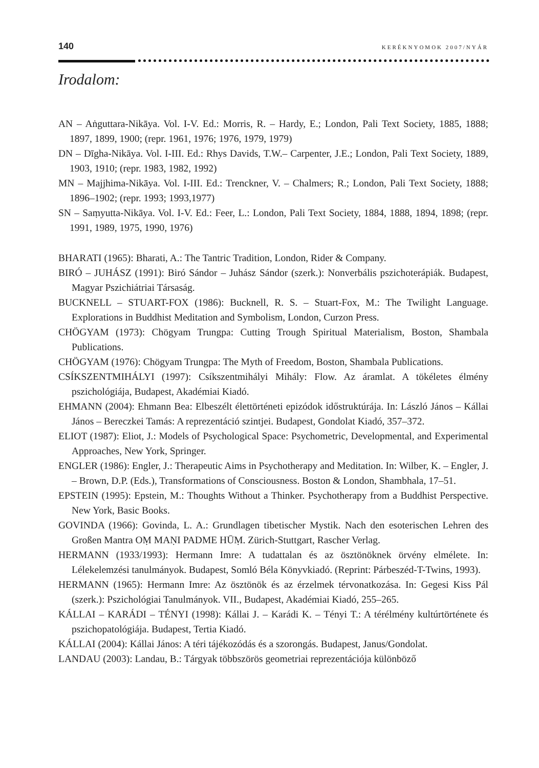140 KERÉKNYOMOK 2007/NYÁR
Irodalom:
AN – Aṅguttara-Nikāya. Vol. I-V. Ed.: Morris, R. – Hardy, E.; London, Pali Text Society, 1885, 1888; 1897, 1899, 1900; (repr. 1961, 1976; 1976, 1979, 1979)
DN – Dīgha-Nikāya. Vol. I-III. Ed.: Rhys Davids, T.W.– Carpenter, J.E.; London, Pali Text Society, 1889, 1903, 1910; (repr. 1983, 1982, 1992)
MN – Majjhima-Nikāya. Vol. I-III. Ed.: Trenckner, V. – Chalmers; R.; London, Pali Text Society, 1888; 1896–1902; (repr. 1993; 1993,1977)
SN – Saṃyutta-Nikāya. Vol. I-V. Ed.: Feer, L.: London, Pali Text Society, 1884, 1888, 1894, 1898; (repr. 1991, 1989, 1975, 1990, 1976)
BHARATI (1965): Bharati, A.: The Tantric Tradition, London, Rider & Company.
BIRÓ – JUHÁSZ (1991): Biró Sándor – Juhász Sándor (szerk.): Nonverbális pszichoterápiák. Budapest, Magyar Pszichiátriai Társaság.
BUCKNELL – STUART-FOX (1986): Bucknell, R. S. – Stuart-Fox, M.: The Twilight Language. Explorations in Buddhist Meditation and Symbolism, London, Curzon Press.
CHÖGYAM (1973): Chögyam Trungpa: Cutting Trough Spiritual Materialism, Boston, Shambala Publications.
CHÖGYAM (1976): Chögyam Trungpa: The Myth of Freedom, Boston, Shambala Publications.
CSÍKSZENTMIHÁLYI (1997): Csíkszentmihályi Mihály: Flow. Az áramlat. A tökéletes élmény pszichológiája, Budapest, Akadémiai Kiadó.
EHMANN (2004): Ehmann Bea: Elbeszélt élettörténeti epizódok időstruktúrája. In: László János – Kállai János – Bereczkei Tamás: A reprezentáció szintjei. Budapest, Gondolat Kiadó, 357–372.
ELIOT (1987): Eliot, J.: Models of Psychological Space: Psychometric, Developmental, and Experimental Approaches, New York, Springer.
ENGLER (1986): Engler, J.: Therapeutic Aims in Psychotherapy and Meditation. In: Wilber, K. – Engler, J. – Brown, D.P. (Eds.), Transformations of Consciousness. Boston & London, Shambhala, 17–51.
EPSTEIN (1995): Epstein, M.: Thoughts Without a Thinker. Psychotherapy from a Buddhist Perspective. New York, Basic Books.
GOVINDA (1966): Govinda, L. A.: Grundlagen tibetischer Mystik. Nach den esoterischen Lehren des Großen Mantra OṂ MAṆI PADME HŪṂ. Zürich-Stuttgart, Rascher Verlag.
HERMANN (1933/1993): Hermann Imre: A tudattalan és az ösztönöknek örvény elmélete. In: Lélekelemzési tanulmányok. Budapest, Somló Béla Könyvkiadó. (Reprint: Párbeszéd-T-Twins, 1993).
HERMANN (1965): Hermann Imre: Az ösztönök és az érzelmek térvonatkozása. In: Gegesi Kiss Pál (szerk.): Pszichológiai Tanulmányok. VII., Budapest, Akadémiai Kiadó, 255–265.
KÁLLAI – KARÁDI – TÉNYI (1998): Kállai J. – Karádi K. – Tényi T.: A térélmény kultúrtörténete és pszichopatológiája. Budapest, Tertia Kiadó.
KÁLLAI (2004): Kállai János: A téri tájékozódás és a szorongás. Budapest, Janus/Gondolat.
LANDAU (2003): Landau, B.: Tárgyak többszörös geometriai reprezentációja különböző